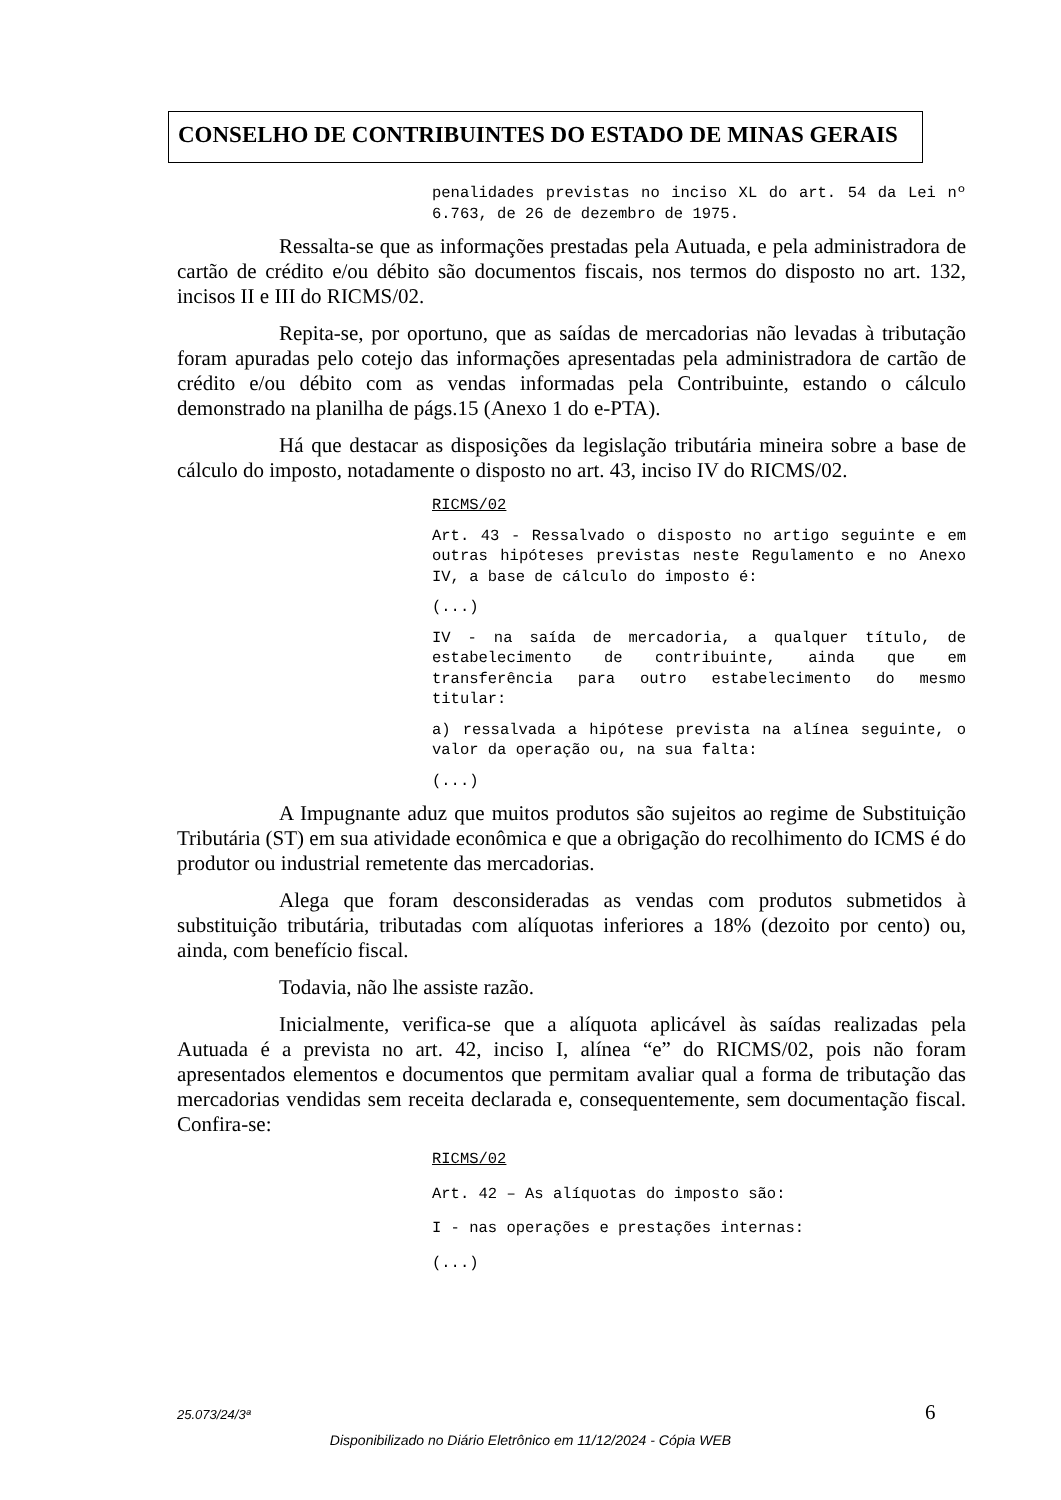CONSELHO DE CONTRIBUINTES DO ESTADO DE MINAS GERAIS
penalidades previstas no inciso XL do art. 54 da Lei nº 6.763, de 26 de dezembro de 1975.
Ressalta-se que as informações prestadas pela Autuada, e pela administradora de cartão de crédito e/ou débito são documentos fiscais, nos termos do disposto no art. 132, incisos II e III do RICMS/02.
Repita-se, por oportuno, que as saídas de mercadorias não levadas à tributação foram apuradas pelo cotejo das informações apresentadas pela administradora de cartão de crédito e/ou débito com as vendas informadas pela Contribuinte, estando o cálculo demonstrado na planilha de págs.15 (Anexo 1 do e-PTA).
Há que destacar as disposições da legislação tributária mineira sobre a base de cálculo do imposto, notadamente o disposto no art. 43, inciso IV do RICMS/02.
RICMS/02
Art. 43 - Ressalvado o disposto no artigo seguinte e em outras hipóteses previstas neste Regulamento e no Anexo IV, a base de cálculo do imposto é:
(...)
IV - na saída de mercadoria, a qualquer título, de estabelecimento de contribuinte, ainda que em transferência para outro estabelecimento do mesmo titular:
a) ressalvada a hipótese prevista na alínea seguinte, o valor da operação ou, na sua falta:
(...)
A Impugnante aduz que muitos produtos são sujeitos ao regime de Substituição Tributária (ST) em sua atividade econômica e que a obrigação do recolhimento do ICMS é do produtor ou industrial remetente das mercadorias.
Alega que foram desconsideradas as vendas com produtos submetidos à substituição tributária, tributadas com alíquotas inferiores a 18% (dezoito por cento) ou, ainda, com benefício fiscal.
Todavia, não lhe assiste razão.
Inicialmente, verifica-se que a alíquota aplicável às saídas realizadas pela Autuada é a prevista no art. 42, inciso I, alínea “e” do RICMS/02, pois não foram apresentados elementos e documentos que permitam avaliar qual a forma de tributação das mercadorias vendidas sem receita declarada e, consequentemente, sem documentação fiscal. Confira-se:
RICMS/02
Art. 42 – As alíquotas do imposto são:
I - nas operações e prestações internas:
(...)
25.073/24/3ª 6
Disponibilizado no Diário Eletrônico em 11/12/2024 - Cópia WEB